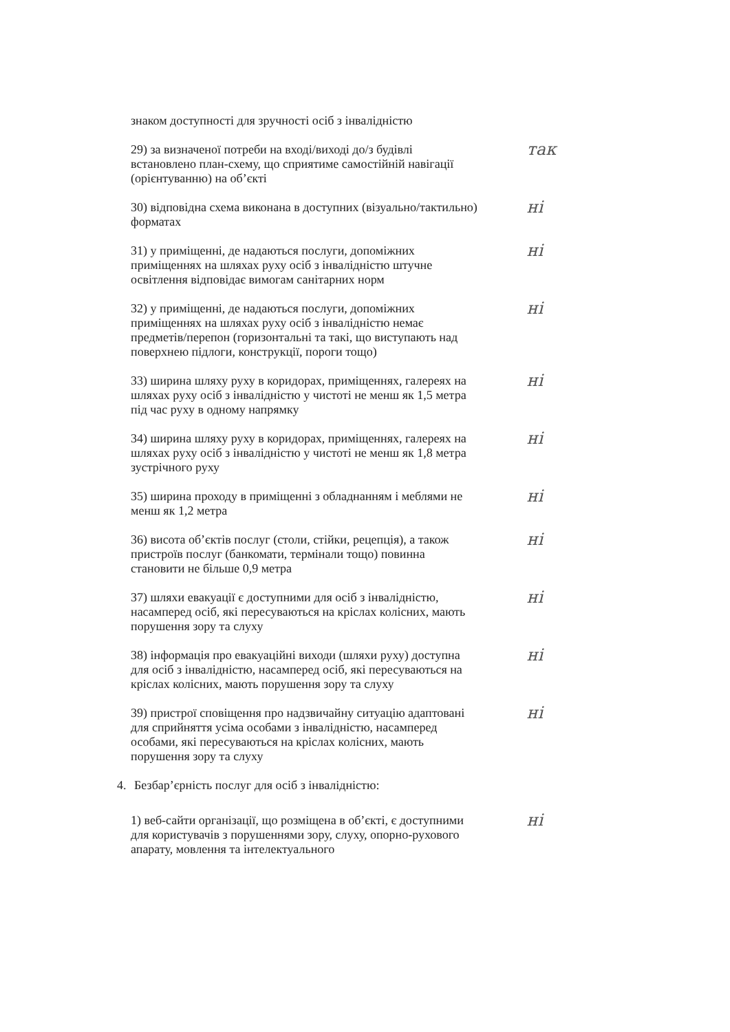знаком доступності для зручності осіб з інвалідністю
29) за визначеної потреби на вході/виході до/з будівлі встановлено план-схему, що сприятиме самостійній навігації (орієнтуванню) на об’єкті
так
30) відповідна схема виконана в доступних (візуально/тактильно) форматах
ні
31) у приміщенні, де надаються послуги, допоміжних приміщеннях на шляхах руху осіб з інвалідністю штучне освітлення відповідає вимогам санітарних норм
ні
32) у приміщенні, де надаються послуги, допоміжних приміщеннях на шляхах руху осіб з інвалідністю немає предметів/перепон (горизонтальні та такі, що виступають над поверхнею підлоги, конструкції, пороги тощо)
ні
33) ширина шляху руху в коридорах, приміщеннях, галереях на шляхах руху осіб з інвалідністю у чистоті не менш як 1,5 метра під час руху в одному напрямку
ні
34) ширина шляху руху в коридорах, приміщеннях, галереях на шляхах руху осіб з інвалідністю у чистоті не менш як 1,8 метра зустрічного руху
ні
35) ширина проходу в приміщенні з обладнанням і меблями не менш як 1,2 метра
ні
36) висота об’єктів послуг (столи, стійки, рецепція), а також пристроїв послуг (банкомати, термінали тощо) повинна становити не більше 0,9 метра
ні
37) шляхи евакуації є доступними для осіб з інвалідністю, насамперед осіб, які пересуваються на кріслах колісних, мають порушення зору та слуху
ні
38) інформація про евакуаційні виходи (шляхи руху) доступна для осіб з інвалідністю, насамперед осіб, які пересуваються на кріслах колісних, мають порушення зору та слуху
ні
39) пристрої сповіщення про надзвичайну ситуацію адаптовані для сприйняття усіма особами з інвалідністю, насамперед особами, які пересуваються на кріслах колісних, мають порушення зору та слуху
ні
4. Безбар’єрність послуг для осіб з інвалідністю:
1) веб-сайти організації, що розміщена в об’єкті, є доступними для користувачів з порушеннями зору, слуху, опорно-рухового апарату, мовлення та інтелектуального
ні